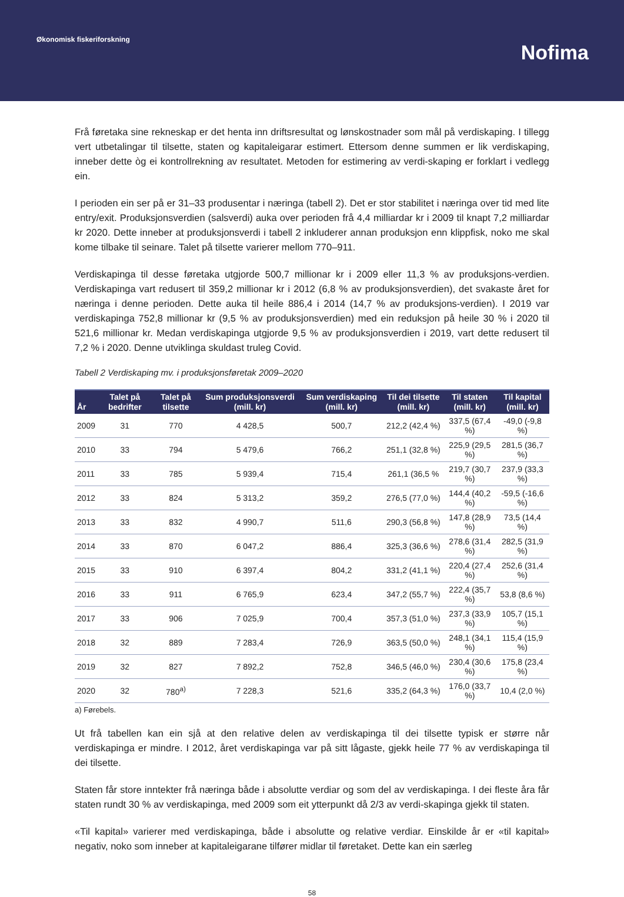Økonomisk fiskeriforskning
Nofima
Frå føretaka sine rekneskap er det henta inn driftsresultat og lønskostnader som mål på verdiskaping. I tillegg vert utbetalingar til tilsette, staten og kapitaleigarar estimert. Ettersom denne summen er lik verdiskaping, inneber dette òg ei kontrollrekning av resultatet. Metoden for estimering av verdi-skaping er forklart i vedlegg ein.
I perioden ein ser på er 31–33 produsentar i næringa (tabell 2). Det er stor stabilitet i næringa over tid med lite entry/exit. Produksjonsverdien (salsverdi) auka over perioden frå 4,4 milliardar kr i 2009 til knapt 7,2 milliardar kr 2020. Dette inneber at produksjonsverdi i tabell 2 inkluderer annan produksjon enn klippfisk, noko me skal kome tilbake til seinare. Talet på tilsette varierer mellom 770–911.
Verdiskapinga til desse føretaka utgjorde 500,7 millionar kr i 2009 eller 11,3 % av produksjons-verdien. Verdiskapinga vart redusert til 359,2 millionar kr i 2012 (6,8 % av produksjonsverdien), det svakaste året for næringa i denne perioden. Dette auka til heile 886,4 i 2014 (14,7 % av produksjons-verdien). I 2019 var verdiskapinga 752,8 millionar kr (9,5 % av produksjonsverdien) med ein reduksjon på heile 30 % i 2020 til 521,6 millionar kr. Medan verdiskapinga utgjorde 9,5 % av produksjonsverdien i 2019, vart dette redusert til 7,2 % i 2020. Denne utviklinga skuldast truleg Covid.
Tabell 2 Verdiskaping mv. i produksjonsføretak 2009–2020
| År | Talet på bedrifter | Talet på tilsette | Sum produksjonsverdi (mill. kr) | Sum verdiskaping (mill. kr) | Til dei tilsette (mill. kr) | Til staten (mill. kr) | Til kapital (mill. kr) |
| --- | --- | --- | --- | --- | --- | --- | --- |
| 2009 | 31 | 770 | 4 428,5 | 500,7 | 212,2 (42,4 %) | 337,5 (67,4 %) | -49,0 (-9,8 %) |
| 2010 | 33 | 794 | 5 479,6 | 766,2 | 251,1 (32,8 %) | 225,9 (29,5 %) | 281,5 (36,7 %) |
| 2011 | 33 | 785 | 5 939,4 | 715,4 | 261,1 (36,5 % | 219,7 (30,7 %) | 237,9 (33,3 %) |
| 2012 | 33 | 824 | 5 313,2 | 359,2 | 276,5 (77,0 %) | 144,4 (40,2 %) | -59,5 (-16,6 %) |
| 2013 | 33 | 832 | 4 990,7 | 511,6 | 290,3 (56,8 %) | 147,8 (28,9 %) | 73,5 (14,4 %) |
| 2014 | 33 | 870 | 6 047,2 | 886,4 | 325,3 (36,6 %) | 278,6 (31,4 %) | 282,5 (31,9 %) |
| 2015 | 33 | 910 | 6 397,4 | 804,2 | 331,2 (41,1 %) | 220,4 (27,4 %) | 252,6 (31,4 %) |
| 2016 | 33 | 911 | 6 765,9 | 623,4 | 347,2 (55,7 %) | 222,4 (35,7 %) | 53,8 (8,6 %) |
| 2017 | 33 | 906 | 7 025,9 | 700,4 | 357,3 (51,0 %) | 237,3 (33,9 %) | 105,7 (15,1 %) |
| 2018 | 32 | 889 | 7 283,4 | 726,9 | 363,5 (50,0 %) | 248,1 (34,1 %) | 115,4 (15,9 %) |
| 2019 | 32 | 827 | 7 892,2 | 752,8 | 346,5 (46,0 %) | 230,4 (30,6 %) | 175,8 (23,4 %) |
| 2020 | 32 | 780<sup>a)</sup> | 7 228,3 | 521,6 | 335,2 (64,3 %) | 176,0 (33,7 %) | 10,4 (2,0 %) |
a) Førebels.
Ut frå tabellen kan ein sjå at den relative delen av verdiskapinga til dei tilsette typisk er større når verdiskapinga er mindre. I 2012, året verdiskapinga var på sitt lågaste, gjekk heile 77 % av verdiskapinga til dei tilsette.
Staten får store inntekter frå næringa både i absolutte verdiar og som del av verdiskapinga. I dei fleste åra får staten rundt 30 % av verdiskapinga, med 2009 som eit ytterpunkt då 2/3 av verdi-skapinga gjekk til staten.
«Til kapital» varierer med verdiskapinga, både i absolutte og relative verdiar. Einskilde år er «til kapital» negativ, noko som inneber at kapitaleigarane tilfører midlar til føretaket. Dette kan ein særleg
58